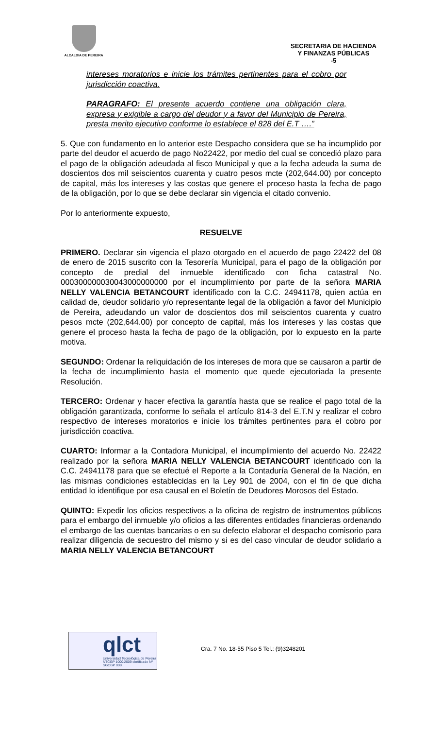ALCALDIA DE PEREIRA
SECRETARIA DE HACIENDA
Y FINANZAS PÚBLICAS
-5
intereses moratorios e inicie los trámites pertinentes para el cobro por jurisdicción coactiva.
PARAGRAFO: El presente acuerdo contiene una obligación clara, expresa y exigible a cargo del deudor y a favor del Municipio de Pereira, presta merito ejecutivo conforme lo establece el 828 del E.T ….”
5. Que con fundamento en lo anterior este Despacho considera que se ha incumplido por parte del deudor el acuerdo de pago No22422, por medio del cual se concedió plazo para el pago de la obligación adeudada al fisco Municipal y que a la fecha adeuda la suma de doscientos dos mil seiscientos cuarenta y cuatro pesos mcte (202,644.00) por concepto de capital, más los intereses y las costas que genere el proceso hasta la fecha de pago de la obligación, por lo que se debe declarar sin vigencia el citado convenio.
Por lo anteriormente expuesto,
RESUELVE
PRIMERO. Declarar sin vigencia el plazo otorgado en el acuerdo de pago 22422 del 08 de enero de 2015 suscrito con la Tesorería Municipal, para el pago de la obligación por concepto de predial del inmueble identificado con ficha catastral No. 000300000030043000000000 por el incumplimiento por parte de la señora MARIA NELLY VALENCIA BETANCOURT identificado con la C.C. 24941178, quien actúa en calidad de, deudor solidario y/o representante legal de la obligación a favor del Municipio de Pereira, adeudando un valor de doscientos dos mil seiscientos cuarenta y cuatro pesos mcte (202,644.00) por concepto de capital, más los intereses y las costas que genere el proceso hasta la fecha de pago de la obligación, por lo expuesto en la parte motiva.
SEGUNDO: Ordenar la reliquidación de los intereses de mora que se causaron a partir de la fecha de incumplimiento hasta el momento que quede ejecutoriada la presente Resolución.
TERCERO: Ordenar y hacer efectiva la garantía hasta que se realice el pago total de la obligación garantizada, conforme lo señala el artículo 814-3 del E.T.N y realizar el cobro respectivo de intereses moratorios e inicie los trámites pertinentes para el cobro por jurisdicción coactiva.
CUARTO: Informar a la Contadora Municipal, el incumplimiento del acuerdo No. 22422 realizado por la señora MARIA NELLY VALENCIA BETANCOURT identificado con la C.C. 24941178 para que se efectué el Reporte a la Contaduría General de la Nación, en las mismas condiciones establecidas en la Ley 901 de 2004, con el fin de que dicha entidad lo identifique por esa causal en el Boletín de Deudores Morosos del Estado.
QUINTO: Expedir los oficios respectivos a la oficina de registro de instrumentos públicos para el embargo del inmueble y/o oficios a las diferentes entidades financieras ordenando el embargo de las cuentas bancarias o en su defecto elaborar el despacho comisorio para realizar diligencia de secuestro del mismo y si es del caso vincular de deudor solidario a MARIA NELLY VALENCIA BETANCOURT
qlct
Universidad Tecnológica de Pereira
NTCGP 1000:2009 certificado Nº SGCGP 008
Cra. 7 No. 18-55 Piso 5 Tel.: (9)3248201